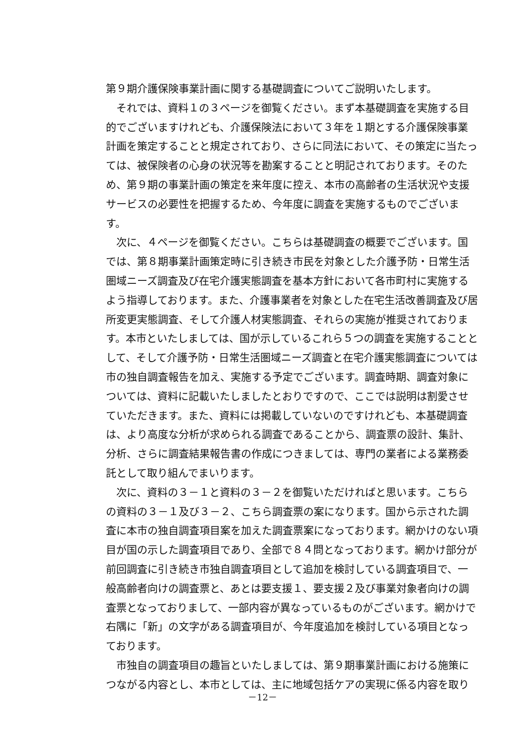第９期介護保険事業計画に関する基礎調査についてご説明いたします。
　それでは、資料１の３ページを御覧ください。まず本基礎調査を実施する目的でございますけれども、介護保険法において３年を１期とする介護保険事業計画を策定することと規定されており、さらに同法において、その策定に当たっては、被保険者の心身の状況等を勘案することと明記されております。そのため、第９期の事業計画の策定を来年度に控え、本市の高齢者の生活状況や支援サービスの必要性を把握するため、今年度に調査を実施するものでございます。
　次に、４ページを御覧ください。こちらは基礎調査の概要でございます。国では、第８期事業計画策定時に引き続き市民を対象とした介護予防・日常生活圏域ニーズ調査及び在宅介護実態調査を基本方針において各市町村に実施するよう指導しております。また、介護事業者を対象とした在宅生活改善調査及び居所変更実態調査、そして介護人材実態調査、それらの実施が推奨されております。本市といたしましては、国が示しているこれら５つの調査を実施することとして、そして介護予防・日常生活圏域ニーズ調査と在宅介護実態調査については市の独自調査報告を加え、実施する予定でございます。調査時期、調査対象については、資料に記載いたしましたとおりですので、ここでは説明は割愛させていただきます。また、資料には掲載していないのですけれども、本基礎調査は、より高度な分析が求められる調査であることから、調査票の設計、集計、分析、さらに調査結果報告書の作成につきましては、専門の業者による業務委託として取り組んでまいります。
　次に、資料の３－１と資料の３－２を御覧いただければと思います。こちらの資料の３－１及び３－２、こちら調査票の案になります。国から示された調査に本市の独自調査項目案を加えた調査票案になっております。網かけのない項目が国の示した調査項目であり、全部で８４問となっております。網かけ部分が前回調査に引き続き市独自調査項目として追加を検討している調査項目で、一般高齢者向けの調査票と、あとは要支援１、要支援２及び事業対象者向けの調査票となっておりまして、一部内容が異なっているものがございます。網かけで右隅に「新」の文字がある調査項目が、今年度追加を検討している項目となっております。
　市独自の調査項目の趣旨といたしましては、第９期事業計画における施策につながる内容とし、本市としては、主に地域包括ケアの実現に係る内容を取り
－12－